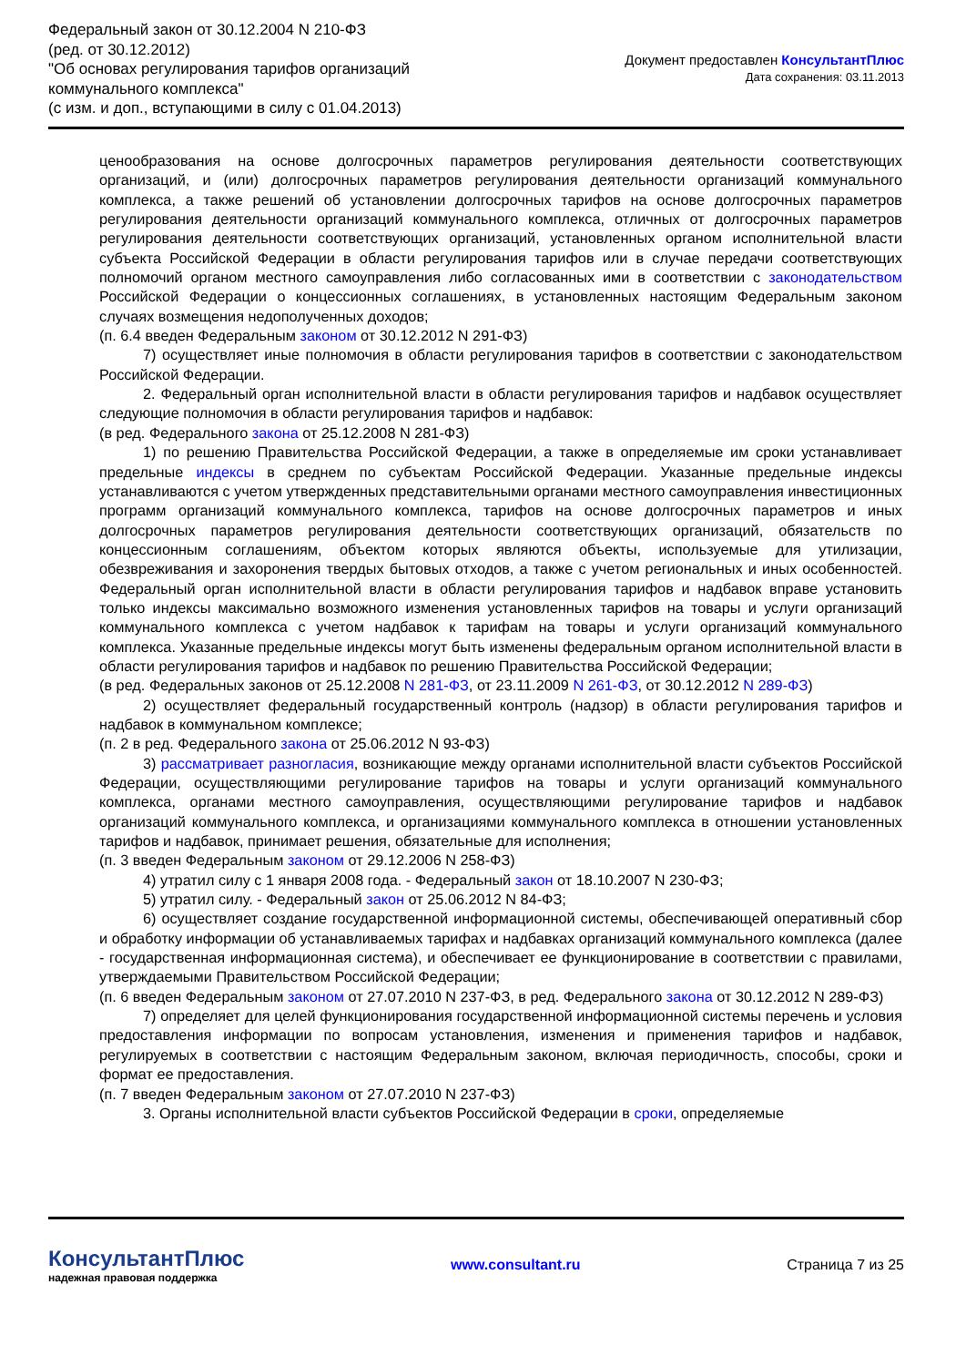Федеральный закон от 30.12.2004 N 210-ФЗ
(ред. от 30.12.2012)
"Об основах регулирования тарифов организаций
коммунального комплекса"
(с изм. и доп., вступающими в силу с 01.04.2013)
Документ предоставлен КонсультантПлюс
Дата сохранения: 03.11.2013
ценообразования на основе долгосрочных параметров регулирования деятельности соответствующих организаций, и (или) долгосрочных параметров регулирования деятельности организаций коммунального комплекса, а также решений об установлении долгосрочных тарифов на основе долгосрочных параметров регулирования деятельности организаций коммунального комплекса, отличных от долгосрочных параметров регулирования деятельности соответствующих организаций, установленных органом исполнительной власти субъекта Российской Федерации в области регулирования тарифов или в случае передачи соответствующих полномочий органом местного самоуправления либо согласованных ими в соответствии с законодательством Российской Федерации о концессионных соглашениях, в установленных настоящим Федеральным законом случаях возмещения недополученных доходов;
(п. 6.4 введен Федеральным законом от 30.12.2012 N 291-ФЗ)
7) осуществляет иные полномочия в области регулирования тарифов в соответствии с законодательством Российской Федерации.
2. Федеральный орган исполнительной власти в области регулирования тарифов и надбавок осуществляет следующие полномочия в области регулирования тарифов и надбавок:
(в ред. Федерального закона от 25.12.2008 N 281-ФЗ)
1) по решению Правительства Российской Федерации, а также в определяемые им сроки устанавливает предельные индексы в среднем по субъектам Российской Федерации. Указанные предельные индексы устанавливаются с учетом утвержденных представительными органами местного самоуправления инвестиционных программ организаций коммунального комплекса, тарифов на основе долгосрочных параметров и иных долгосрочных параметров регулирования деятельности соответствующих организаций, обязательств по концессионным соглашениям, объектом которых являются объекты, используемые для утилизации, обезвреживания и захоронения твердых бытовых отходов, а также с учетом региональных и иных особенностей. Федеральный орган исполнительной власти в области регулирования тарифов и надбавок вправе установить только индексы максимально возможного изменения установленных тарифов на товары и услуги организаций коммунального комплекса с учетом надбавок к тарифам на товары и услуги организаций коммунального комплекса. Указанные предельные индексы могут быть изменены федеральным органом исполнительной власти в области регулирования тарифов и надбавок по решению Правительства Российской Федерации;
(в ред. Федеральных законов от 25.12.2008 N 281-ФЗ, от 23.11.2009 N 261-ФЗ, от 30.12.2012 N 289-ФЗ)
2) осуществляет федеральный государственный контроль (надзор) в области регулирования тарифов и надбавок в коммунальном комплексе;
(п. 2 в ред. Федерального закона от 25.06.2012 N 93-ФЗ)
3) рассматривает разногласия, возникающие между органами исполнительной власти субъектов Российской Федерации, осуществляющими регулирование тарифов на товары и услуги организаций коммунального комплекса, органами местного самоуправления, осуществляющими регулирование тарифов и надбавок организаций коммунального комплекса, и организациями коммунального комплекса в отношении установленных тарифов и надбавок, принимает решения, обязательные для исполнения;
(п. 3 введен Федеральным законом от 29.12.2006 N 258-ФЗ)
4) утратил силу с 1 января 2008 года. - Федеральный закон от 18.10.2007 N 230-ФЗ;
5) утратил силу. - Федеральный закон от 25.06.2012 N 84-ФЗ;
6) осуществляет создание государственной информационной системы, обеспечивающей оперативный сбор и обработку информации об устанавливаемых тарифах и надбавках организаций коммунального комплекса (далее - государственная информационная система), и обеспечивает ее функционирование в соответствии с правилами, утверждаемыми Правительством Российской Федерации;
(п. 6 введен Федеральным законом от 27.07.2010 N 237-ФЗ, в ред. Федерального закона от 30.12.2012 N 289-ФЗ)
7) определяет для целей функционирования государственной информационной системы перечень и условия предоставления информации по вопросам установления, изменения и применения тарифов и надбавок, регулируемых в соответствии с настоящим Федеральным законом, включая периодичность, способы, сроки и формат ее предоставления.
(п. 7 введен Федеральным законом от 27.07.2010 N 237-ФЗ)
3. Органы исполнительной власти субъектов Российской Федерации в сроки, определяемые
КонсультантПлюс
надежная правовая поддержка
www.consultant.ru Страница 7 из 25